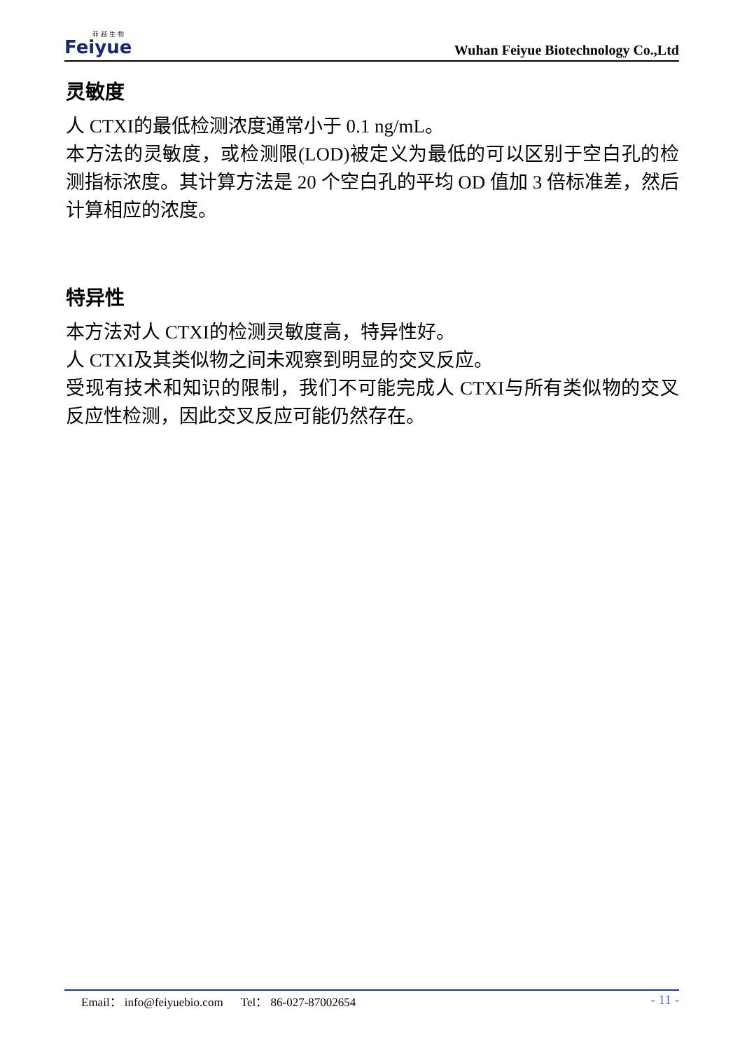菲 越 生 物
Feiyue
Wuhan Feiyue Biotechnology Co.,Ltd
灵敏度
人 CTXI的最低检测浓度通常小于 0.1 ng/mL。
本方法的灵敏度，或检测限(LOD)被定义为最低的可以区别于空白孔的检测指标浓度。其计算方法是 20 个空白孔的平均 OD 值加 3 倍标准差，然后计算相应的浓度。
特异性
本方法对人 CTXI的检测灵敏度高，特异性好。
人 CTXI及其类似物之间未观察到明显的交叉反应。
受现有技术和知识的限制，我们不可能完成人 CTXI与所有类似物的交叉反应性检测，因此交叉反应可能仍然存在。
Email： info@feiyuebio.com Tel： 86-027-87002654 - 11 -